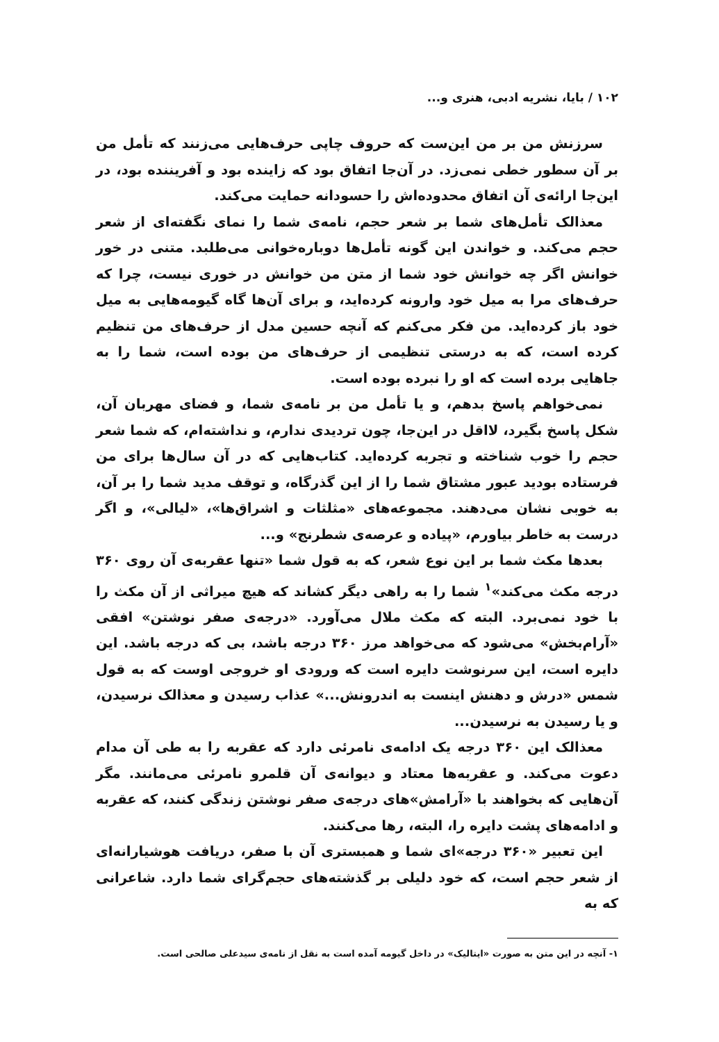۱۰۲ / بایا، نشریه ادبی، هنری و...
سرزنش من بر من این‌ست که حروف چاپی حرف‌هایی می‌زنند که تأمل من بر آن سطور خطی نمی‌زد. در آن‌جا اتفاق بود که زاینده بود و آفریننده بود، در این‌جا ارائه‌ی آن اتفاق محدوده‌اش را حسودانه حمایت می‌کند.
معذالک تأمل‌های شما بر شعر حجم، نامه‌ی شما را نمای نگفته‌ای از شعر حجم می‌کند. و خواندن این گونه تأمل‌ها دوباره‌خوانی می‌طلبد. متنی در خور خوانش اگر چه خوانش خود شما از متن من خوانش در خوری نیست، چرا که حرف‌های مرا به میل خود وارونه کرده‌اید، و برای آن‌ها گاه گیومه‌هایی به میل خود باز کرده‌اید. من فکر می‌کنم که آنچه حسین مدل از حرف‌های من تنظیم کرده است، که به درستی تنظیمی از حرف‌های من بوده است، شما را به جاهایی برده است که او را نبرده بوده است.
نمی‌خواهم پاسخ بدهم، و یا تأمل من بر نامه‌ی شما، و فضای مهربان آن، شکل پاسخ بگیرد، لااقل در این‌جا، چون تردیدی ندارم، و نداشته‌ام، که شما شعر حجم را خوب شناخته و تجربه کرده‌اید. کتاب‌هایی که در آن سال‌ها برای من فرستاده بودید عبور مشتاق شما را از این گذرگاه، و توقف مدید شما را بر آن، به خوبی نشان می‌دهند. مجموعه‌های «مثلثات و اشراق‌ها»، «لیالی»، و اگر درست به خاطر بیاورم، «پیاده و عرصه‌ی شطرنج» و...
بعدها مکث شما بر این نوع شعر، که به قول شما «تنها عقربه‌ی آن روی ۳۶۰ درجه مکث می‌کند»<sup>۱</sup> شما را به راهی دیگر کشاند که هیچ میراثی از آن مکث را با خود نمی‌برد. البته که مکث ملال می‌آورد. «درجه‌ی صفر نوشتن» افقی «آرام‌بخش» می‌شود که می‌خواهد مرز ۳۶۰ درجه باشد، بی که درجه باشد. این دایره است، این سرنوشت دایره است که ورودی او خروجی اوست که به قول شمس «درش و دهنش اینست به اندرونش...» عذاب رسیدن و معذالک نرسیدن، و یا رسیدن به نرسیدن...
معذالک این ۳۶۰ درجه یک ادامه‌ی نامرئی دارد که عقربه را به طی آن مدام دعوت می‌کند. و عقربه‌ها معتاد و دیوانه‌ی آن قلمرو نامرئی می‌مانند. مگر آن‌هایی که بخواهند با «آرامش»های درجه‌ی صفر نوشتن زندگی کنند، که عقربه و ادامه‌های پشت دایره را، البته، رها می‌کنند.
این تعبیر «۳۶۰ درجه»ای شما و همبستری آن با صفر، دریافت هوشیارانه‌ای از شعر حجم است، که خود دلیلی بر گذشته‌های حجم‌گرای شما دارد. شاعرانی که به
۱- آنچه در این متن به صورت «ایتالیک» در داخل گیومه آمده است به نقل از نامه‌ی سیدعلی صالحی است.